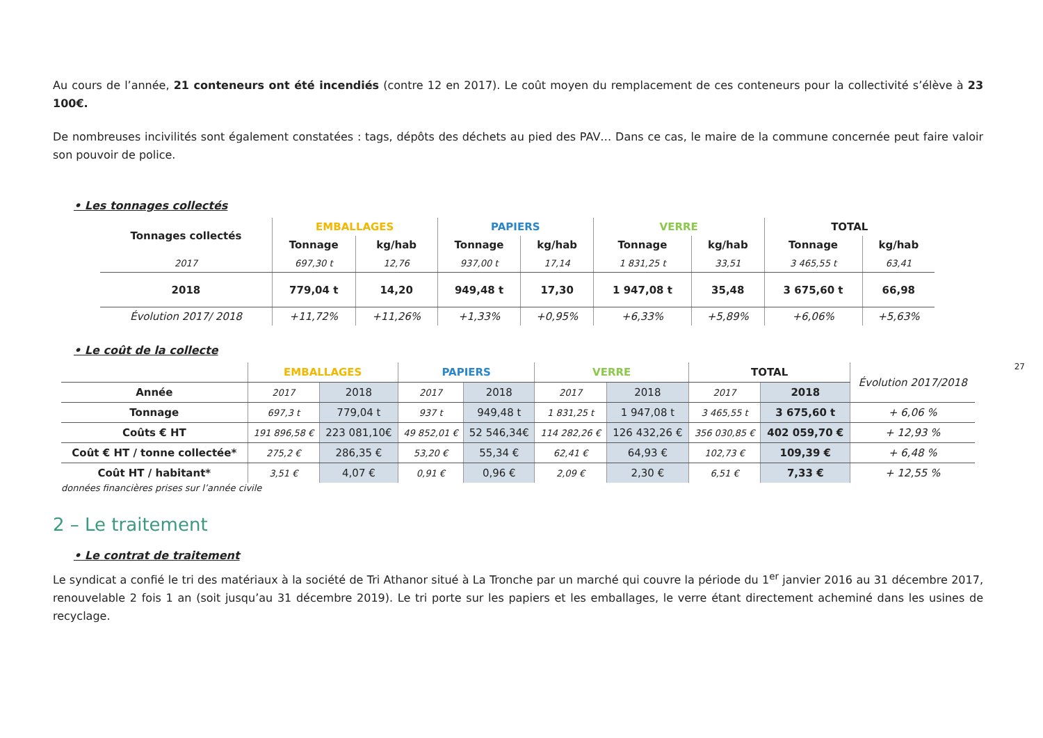Au cours de l’année, 21 conteneurs ont été incendiés (contre 12 en 2017). Le coût moyen du remplacement de ces conteneurs pour la collectivité s’élève à 23 100€.
De nombreuses incivilités sont également constatées : tags, dépôts des déchets au pied des PAV… Dans ce cas, le maire de la commune concernée peut faire valoir son pouvoir de police.
• Les tonnages collectés
| Tonnages collectés | EMBALLAGES | | PAPIERS | | VERRE | | TOTAL | |
| --- | --- | --- | --- | --- | --- | --- | --- | --- |
| | Tonnage | kg/hab | Tonnage | kg/hab | Tonnage | kg/hab | Tonnage | kg/hab |
| 2017 | 697,30 t | 12,76 | 937,00 t | 17,14 | 1 831,25 t | 33,51 | 3 465,55 t | 63,41 |
| 2018 | 779,04 t | 14,20 | 949,48 t | 17,30 | 1 947,08 t | 35,48 | 3 675,60 t | 66,98 |
| Évolution 2017/ 2018 | +11,72% | +11,26% | +1,33% | +0,95% | +6,33% | +5,89% | +6,06% | +5,63% |
• Le coût de la collecte
| | EMBALLAGES | | PAPIERS | | VERRE | | TOTAL | | Évolution 2017/2018 |
| --- | --- | --- | --- | --- | --- | --- | --- | --- | --- |
| Année | 2017 | 2018 | 2017 | 2018 | 2017 | 2018 | 2017 | 2018 | |
| Tonnage | 697,3 t | 779,04 t | 937 t | 949,48 t | 1 831,25 t | 1 947,08 t | 3 465,55 t | 3 675,60 t | + 6,06 % |
| Coûts € HT | 191 896,58 € | 223 081,10€ | 49 852,01 € | 52 546,34€ | 114 282,26 € | 126 432,26 € | 356 030,85 € | 402 059,70 € | + 12,93 % |
| Coût € HT / tonne collectée* | 275,2 € | 286,35 € | 53,20 € | 55,34 € | 62,41 € | 64,93 € | 102,73 € | 109,39 € | + 6,48 % |
| Coût HT / habitant* | 3,51 € | 4,07 € | 0,91 € | 0,96 € | 2,09 € | 2,30 € | 6,51 € | 7,33 € | + 12,55 % |
données financières prises sur l’année civile
2 – Le traitement
• Le contrat de traitement
Le syndicat a confié le tri des matériaux à la société de Tri Athanor situé à La Tronche par un marché qui couvre la période du 1<sup>er</sup> janvier 2016 au 31 décembre 2017, renouvelable 2 fois 1 an (soit jusqu’au 31 décembre 2019). Le tri porte sur les papiers et les emballages, le verre étant directement acheminé dans les usines de recyclage.
27